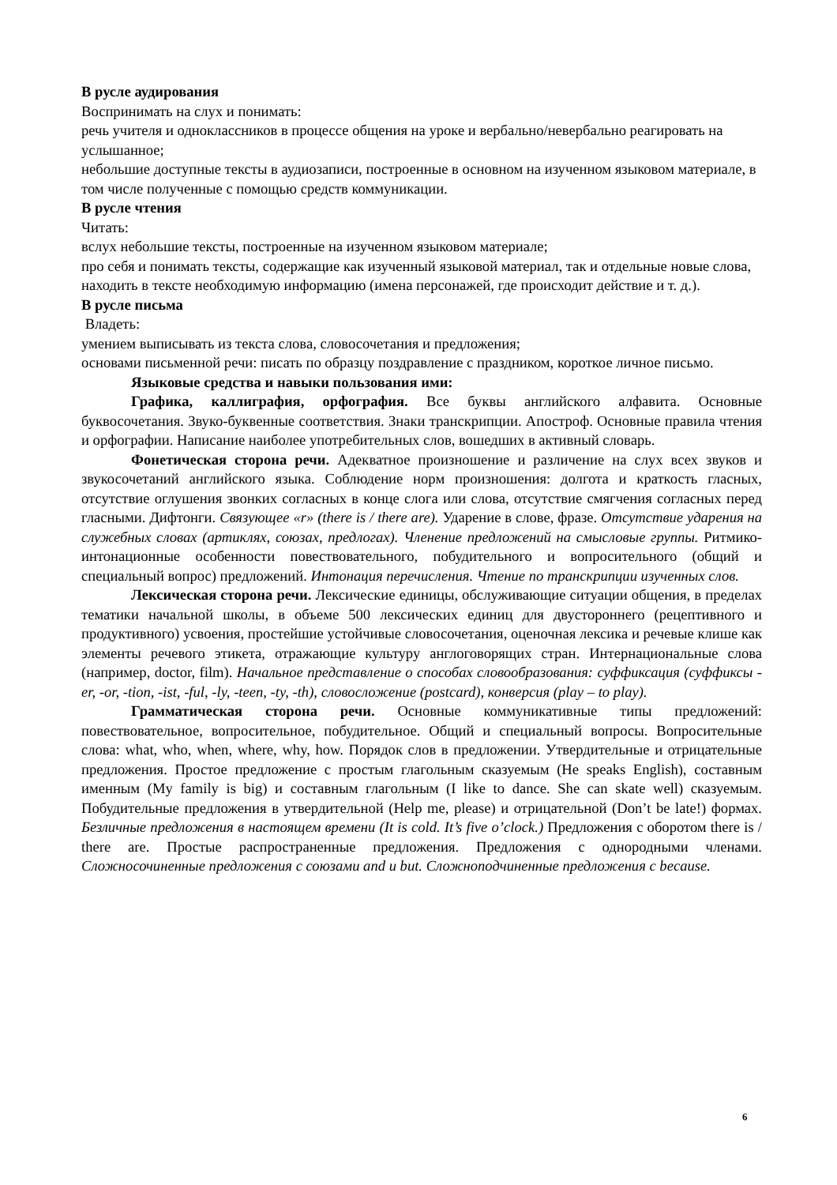В русле аудирования
Воспринимать на слух и понимать:
речь учителя и одноклассников в процессе общения на уроке и вербально/невербально реагировать на услышанное;
небольшие доступные тексты в аудиозаписи, построенные в основном на изученном языковом материале, в том числе полученные с помощью средств коммуникации.
В русле чтения
Читать:
вслух небольшие тексты, построенные на изученном языковом материале;
про себя и понимать тексты, содержащие как изученный языковой материал, так и отдельные новые слова, находить в тексте необходимую информацию (имена персонажей, где происходит действие и т. д.).
В русле письма
Владеть:
умением выписывать из текста слова, словосочетания и предложения;
основами письменной речи: писать по образцу поздравление с праздником, короткое личное письмо.
Языковые средства и навыки пользования ими:
Графика, каллиграфия, орфография. Все буквы английского алфавита. Основные буквосочетания. Звуко-буквенные соответствия. Знаки транскрипции. Апостроф. Основные правила чтения и орфографии. Написание наиболее употребительных слов, вошедших в активный словарь.
Фонетическая сторона речи. Адекватное произношение и различение на слух всех звуков и звукосочетаний английского языка. Соблюдение норм произношения: долгота и краткость гласных, отсутствие оглушения звонких согласных в конце слога или слова, отсутствие смягчения согласных перед гласными. Дифтонги. Связующее «r» (there is / there are). Ударение в слове, фразе. Отсутствие ударения на служебных словах (артиклях, союзах, предлогах). Членение предложений на смысловые группы. Ритмико-интонационные особенности повествовательного, побудительного и вопросительного (общий и специальный вопрос) предложений. Интонация перечисления. Чтение по транскрипции изученных слов.
Лексическая сторона речи. Лексические единицы, обслуживающие ситуации общения, в пределах тематики начальной школы, в объеме 500 лексических единиц для двустороннего (рецептивного и продуктивного) усвоения, простейшие устойчивые словосочетания, оценочная лексика и речевые клише как элементы речевого этикета, отражающие культуру англоговорящих стран. Интернациональные слова (например, doctor, film). Начальное представление о способах словообразования: суффиксация (суффиксы -er, -or, -tion, -ist, -ful, -ly, -teen, -ty, -th), словосложение (postcard), конверсия (play – to play).
Грамматическая сторона речи. Основные коммуникативные типы предложений: повествовательное, вопросительное, побудительное. Общий и специальный вопросы. Вопросительные слова: what, who, when, where, why, how. Порядок слов в предложении. Утвердительные и отрицательные предложения. Простое предложение с простым глагольным сказуемым (He speaks English), составным именным (My family is big) и составным глагольным (I like to dance. She can skate well) сказуемым. Побудительные предложения в утвердительной (Help me, please) и отрицательной (Don’t be late!) формах. Безличные предложения в настоящем времени (It is cold. It’s five o’clock.) Предложения с оборотом there is / there are. Простые распространенные предложения. Предложения с однородными членами. Сложносочиненные предложения с союзами and и but. Сложноподчиненные предложения с because.
6